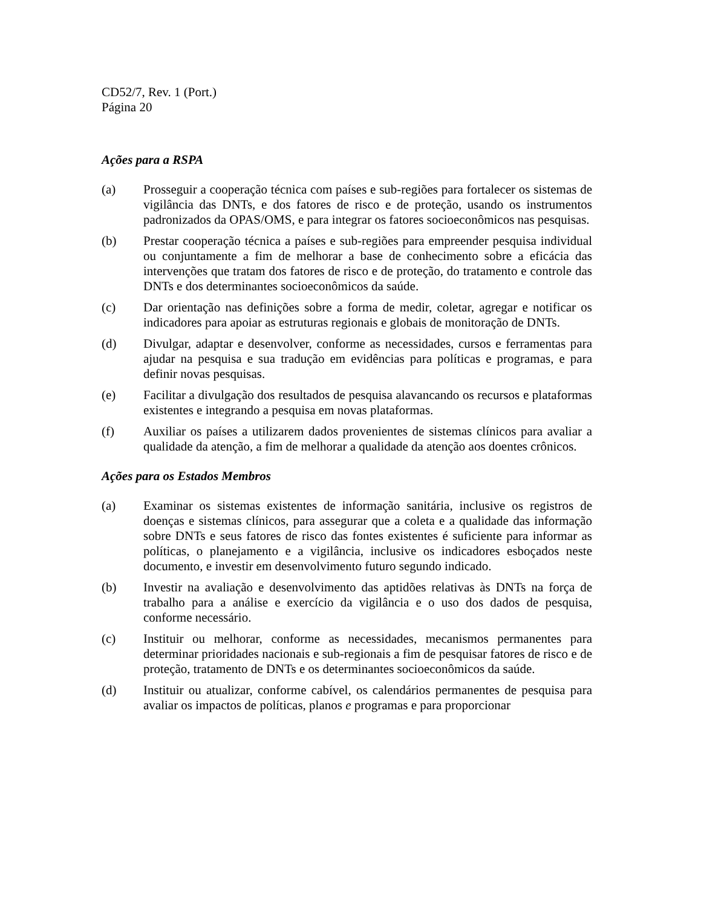CD52/7, Rev. 1 (Port.)
Página 20
Ações para a RSPA
(a) Prosseguir a cooperação técnica com países e sub-regiões para fortalecer os sistemas de vigilância das DNTs, e dos fatores de risco e de proteção, usando os instrumentos padronizados da OPAS/OMS, e para integrar os fatores socioeconômicos nas pesquisas.
(b) Prestar cooperação técnica a países e sub-regiões para empreender pesquisa individual ou conjuntamente a fim de melhorar a base de conhecimento sobre a eficácia das intervenções que tratam dos fatores de risco e de proteção, do tratamento e controle das DNTs e dos determinantes socioeconômicos da saúde.
(c) Dar orientação nas definições sobre a forma de medir, coletar, agregar e notificar os indicadores para apoiar as estruturas regionais e globais de monitoração de DNTs.
(d) Divulgar, adaptar e desenvolver, conforme as necessidades, cursos e ferramentas para ajudar na pesquisa e sua tradução em evidências para políticas e programas, e para definir novas pesquisas.
(e) Facilitar a divulgação dos resultados de pesquisa alavancando os recursos e plataformas existentes e integrando a pesquisa em novas plataformas.
(f) Auxiliar os países a utilizarem dados provenientes de sistemas clínicos para avaliar a qualidade da atenção, a fim de melhorar a qualidade da atenção aos doentes crônicos.
Ações para os Estados Membros
(a) Examinar os sistemas existentes de informação sanitária, inclusive os registros de doenças e sistemas clínicos, para assegurar que a coleta e a qualidade das informação sobre DNTs e seus fatores de risco das fontes existentes é suficiente para informar as políticas, o planejamento e a vigilância, inclusive os indicadores esboçados neste documento, e investir em desenvolvimento futuro segundo indicado.
(b) Investir na avaliação e desenvolvimento das aptidões relativas às DNTs na força de trabalho para a análise e exercício da vigilância e o uso dos dados de pesquisa, conforme necessário.
(c) Instituir ou melhorar, conforme as necessidades, mecanismos permanentes para determinar prioridades nacionais e sub-regionais a fim de pesquisar fatores de risco e de proteção, tratamento de DNTs e os determinantes socioeconômicos da saúde.
(d) Instituir ou atualizar, conforme cabível, os calendários permanentes de pesquisa para avaliar os impactos de políticas, planos e programas e para proporcionar